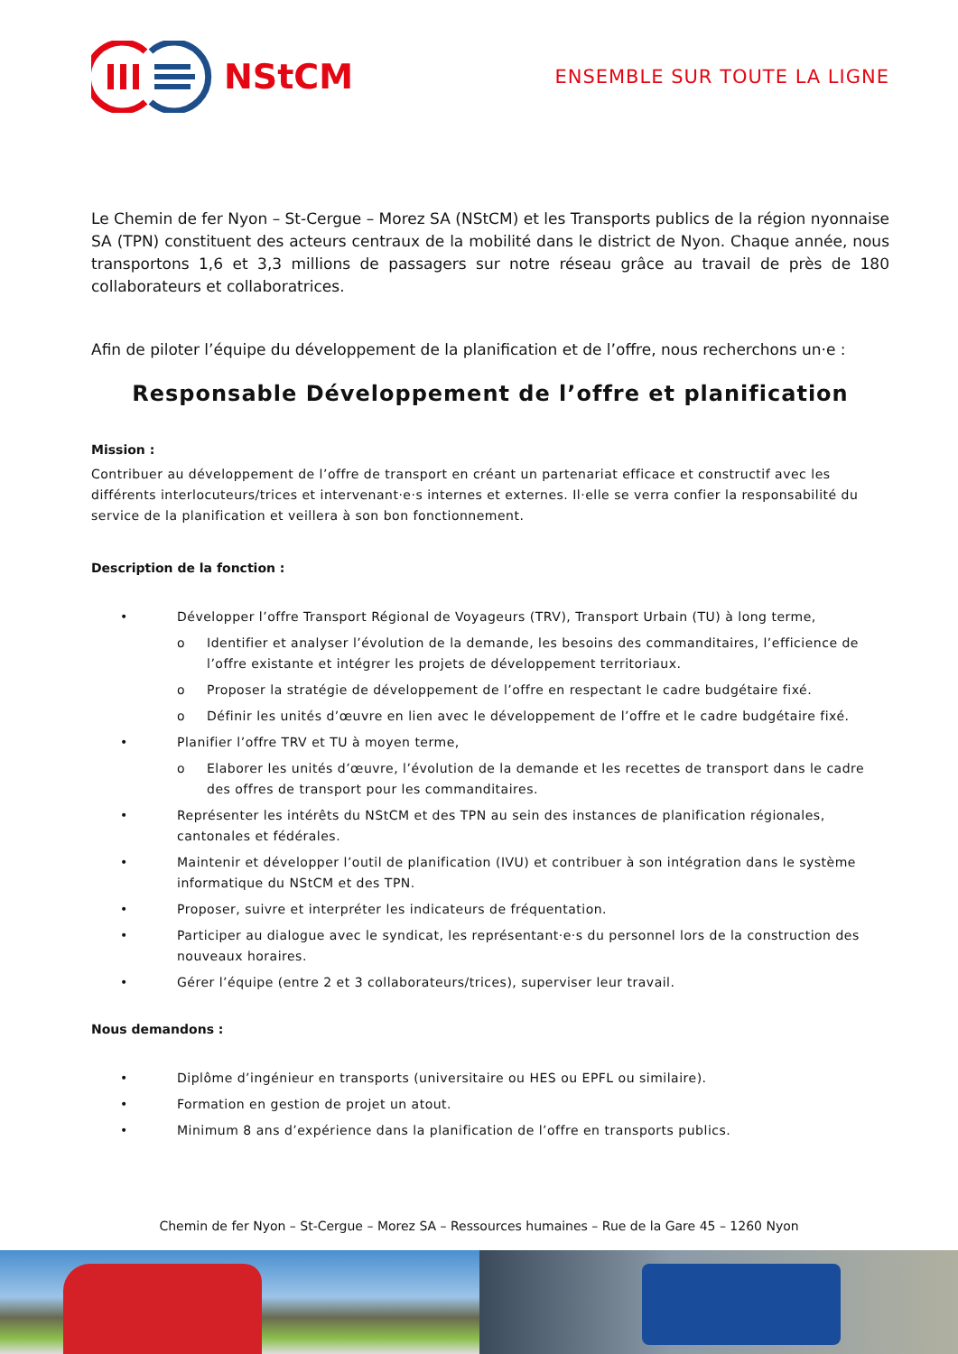NStCM
ENSEMBLE SUR TOUTE LA LIGNE
Le Chemin de fer Nyon – St-Cergue – Morez SA (NStCM) et les Transports publics de la région nyonnaise SA (TPN) constituent des acteurs centraux de la mobilité dans le district de Nyon. Chaque année, nous transportons 1,6 et 3,3 millions de passagers sur notre réseau grâce au travail de près de 180 collaborateurs et collaboratrices.
Afin de piloter l’équipe du développement de la planification et de l’offre, nous recherchons un·e :
Responsable Développement de l’offre et planification
Mission :
Contribuer au développement de l’offre de transport en créant un partenariat efficace et constructif avec les différents interlocuteurs/trices et intervenant·e·s internes et externes. Il·elle se verra confier la responsabilité du service de la planification et veillera à son bon fonctionnement.
Description de la fonction :
• Développer l’offre Transport Régional de Voyageurs (TRV), Transport Urbain (TU) à long terme,
o Identifier et analyser l’évolution de la demande, les besoins des commanditaires, l’efficience de l’offre existante et intégrer les projets de développement territoriaux.
o Proposer la stratégie de développement de l’offre en respectant le cadre budgétaire fixé.
o Définir les unités d’œuvre en lien avec le développement de l’offre et le cadre budgétaire fixé.
• Planifier l’offre TRV et TU à moyen terme,
o Elaborer les unités d’œuvre, l’évolution de la demande et les recettes de transport dans le cadre des offres de transport pour les commanditaires.
• Représenter les intérêts du NStCM et des TPN au sein des instances de planification régionales, cantonales et fédérales.
• Maintenir et développer l’outil de planification (IVU) et contribuer à son intégration dans le système informatique du NStCM et des TPN.
• Proposer, suivre et interpréter les indicateurs de fréquentation.
• Participer au dialogue avec le syndicat, les représentant·e·s du personnel lors de la construction des nouveaux horaires.
• Gérer l’équipe (entre 2 et 3 collaborateurs/trices), superviser leur travail.
Nous demandons :
• Diplôme d’ingénieur en transports (universitaire ou HES ou EPFL ou similaire).
• Formation en gestion de projet un atout.
• Minimum 8 ans d’expérience dans la planification de l’offre en transports publics.
Chemin de fer Nyon – St-Cergue – Morez SA – Ressources humaines – Rue de la Gare 45 – 1260 Nyon